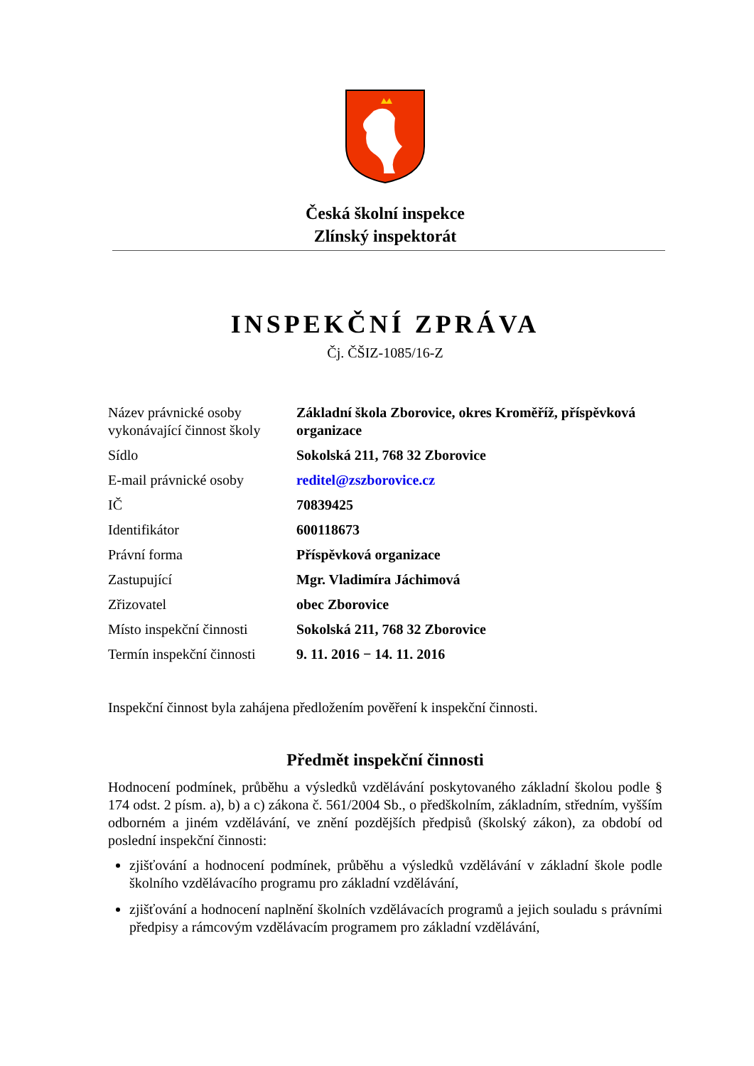Česká školní inspekce
Zlínský inspektorát
INSPEKČNÍ ZPRÁVA
Čj. ČŠIZ-1085/16-Z
| Název právnické osoby vykonávající činnost školy | Základní škola Zborovice, okres Kroměříž, příspěvková organizace |
| Sídlo | Sokolská 211, 768 32 Zborovice |
| E-mail právnické osoby | reditel@zszborovice.cz |
| IČ | 70839425 |
| Identifikátor | 600118673 |
| Právní forma | Příspěvková organizace |
| Zastupující | Mgr. Vladimíra Jáchimová |
| Zřizovatel | obec Zborovice |
| Místo inspekční činnosti | Sokolská 211, 768 32 Zborovice |
| Termín inspekční činnosti | 9. 11. 2016 − 14. 11. 2016 |
Inspekční činnost byla zahájena předložením pověření k inspekční činnosti.
Předmět inspekční činnosti
Hodnocení podmínek, průběhu a výsledků vzdělávání poskytovaného základní školou podle § 174 odst. 2 písm. a), b) a c) zákona č. 561/2004 Sb., o předškolním, základním, středním, vyšším odborném a jiném vzdělávání, ve znění pozdějších předpisů (školský zákon), za období od poslední inspekční činnosti:
zjišťování a hodnocení podmínek, průběhu a výsledků vzdělávání v základní škole podle školního vzdělávacího programu pro základní vzdělávání,
zjišťování a hodnocení naplnění školních vzdělávacích programů a jejich souladu s právními předpisy a rámcovým vzdělávacím programem pro základní vzdělávání,